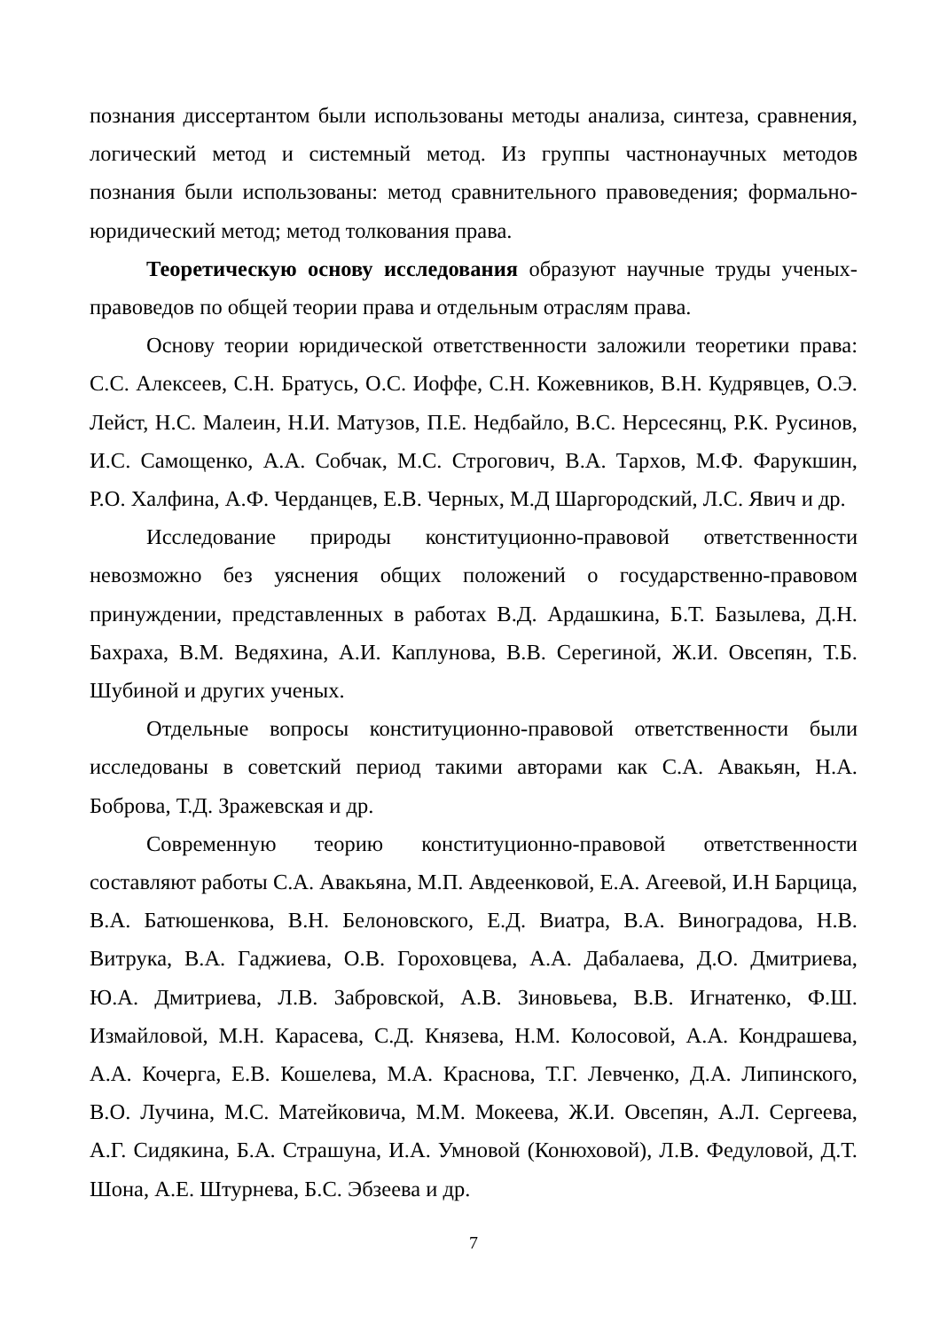познания диссертантом были использованы методы анализа, синтеза, сравнения, логический метод и системный метод. Из группы частнонаучных методов познания были использованы: метод сравнительного правоведения; формально-юридический метод; метод толкования права.
Теоретическую основу исследования образуют научные труды ученых-правоведов по общей теории права и отдельным отраслям права.
Основу теории юридической ответственности заложили теоретики права: С.С. Алексеев, С.Н. Братусь, О.С. Иоффе, С.Н. Кожевников, В.Н. Кудрявцев, О.Э. Лейст, Н.С. Малеин, Н.И. Матузов, П.Е. Недбайло, В.С. Нерсесянц, Р.К. Русинов, И.С. Самощенко, А.А. Собчак, М.С. Строгович, В.А. Тархов, М.Ф. Фарукшин, Р.О. Халфина, А.Ф. Черданцев, Е.В. Черных, М.Д Шаргородский, Л.С. Явич и др.
Исследование природы конституционно-правовой ответственности невозможно без уяснения общих положений о государственно-правовом принуждении, представленных в работах В.Д. Ардашкина, Б.Т. Базылева, Д.Н. Бахраха, В.М. Ведяхина, А.И. Каплунова, В.В. Серегиной, Ж.И. Овсепян, Т.Б. Шубиной и других ученых.
Отдельные вопросы конституционно-правовой ответственности были исследованы в советский период такими авторами как С.А. Авакьян, Н.А. Боброва, Т.Д. Зражевская и др.
Современную теорию конституционно-правовой ответственности составляют работы С.А. Авакьяна, М.П. Авдеенковой, Е.А. Агеевой, И.Н Барцица, В.А. Батюшенкова, В.Н. Белоновского, Е.Д. Виатра, В.А. Виноградова, Н.В. Витрука, В.А. Гаджиева, О.В. Гороховцева, А.А. Дабалаева, Д.О. Дмитриева, Ю.А. Дмитриева, Л.В. Забровской, А.В. Зиновьева, В.В. Игнатенко, Ф.Ш. Измайловой, М.Н. Карасева, С.Д. Князева, Н.М. Колосовой, А.А. Кондрашева, А.А. Кочерга, Е.В. Кошелева, М.А. Краснова, Т.Г. Левченко, Д.А. Липинского, В.О. Лучина, М.С. Матейковича, М.М. Мокеева, Ж.И. Овсепян, А.Л. Сергеева, А.Г. Сидякина, Б.А. Страшуна, И.А. Умновой (Конюховой), Л.В. Федуловой, Д.Т. Шона, А.Е. Штурнева, Б.С. Эбзеева и др.
7